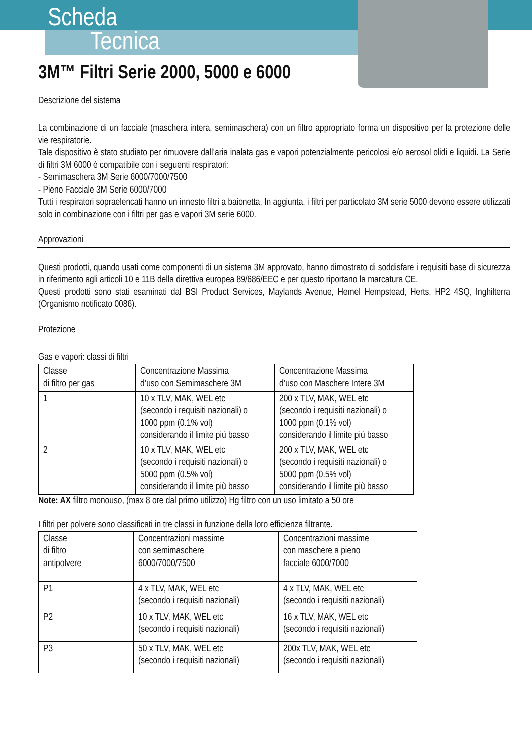Scheda
Tecnica
3M™ Filtri Serie 2000, 5000 e 6000
Descrizione del sistema
La combinazione di un facciale (maschera intera, semimaschera) con un filtro appropriato forma un dispositivo per la protezione delle vie respiratorie.
Tale dispositivo è stato studiato per rimuovere dall’aria inalata gas e vapori potenzialmente pericolosi e/o aerosol olidi e liquidi. La Serie di filtri 3M 6000 è compatibile con i seguenti respiratori:
- Semimaschera 3M Serie 6000/7000/7500
- Pieno Facciale 3M Serie 6000/7000
Tutti i respiratori sopraelencati hanno un innesto filtri a baionetta. In aggiunta, i filtri per particolato 3M serie 5000 devono essere utilizzati solo in combinazione con i filtri per gas e vapori 3M serie 6000.
Approvazioni
Questi prodotti, quando usati come componenti di un sistema 3M approvato, hanno dimostrato di soddisfare i requisiti base di sicurezza in riferimento agli articoli 10 e 11B della direttiva europea 89/686/EEC e per questo riportano la marcatura CE.
Questi prodotti sono stati esaminati dal BSI Product Services, Maylands Avenue, Hemel Hempstead, Herts, HP2 4SQ, Inghilterra (Organismo notificato 0086).
Protezione
Gas e vapori: classi di filtri
| Classe di filtro per gas | Concentrazione Massima d’uso con Semimaschere 3M | Concentrazione Massima d’uso con Maschere Intere 3M |
| --- | --- | --- |
| 1 | 10 x TLV, MAK, WEL etc (secondo i requisiti nazionali) o 1000 ppm (0.1% vol) considerando il limite più basso | 200 x TLV, MAK, WEL etc (secondo i requisiti nazionali) o 1000 ppm (0.1% vol) considerando il limite più basso |
| 2 | 10 x TLV, MAK, WEL etc (secondo i requisiti nazionali) o 5000 ppm (0.5% vol) considerando il limite più basso | 200 x TLV, MAK, WEL etc (secondo i requisiti nazionali) o 5000 ppm (0.5% vol) considerando il limite più basso |
Note: AX filtro monouso, (max 8 ore dal primo utilizzo) Hg filtro con un uso limitato a 50 ore
I filtri per polvere sono classificati in tre classi in funzione della loro efficienza filtrante.
| Classe di filtro antipolvere | Concentrazioni massime con semimaschere 6000/7000/7500 | Concentrazioni massime con maschere a pieno facciale 6000/7000 |
| --- | --- | --- |
| P1 | 4 x TLV, MAK, WEL etc (secondo i requisiti nazionali) | 4 x TLV, MAK, WEL etc (secondo i requisiti nazionali) |
| P2 | 10 x TLV, MAK, WEL etc (secondo i requisiti nazionali) | 16 x TLV, MAK, WEL etc (secondo i requisiti nazionali) |
| P3 | 50 x TLV, MAK, WEL etc (secondo i requisiti nazionali) | 200x TLV, MAK, WEL etc (secondo i requisiti nazionali) |